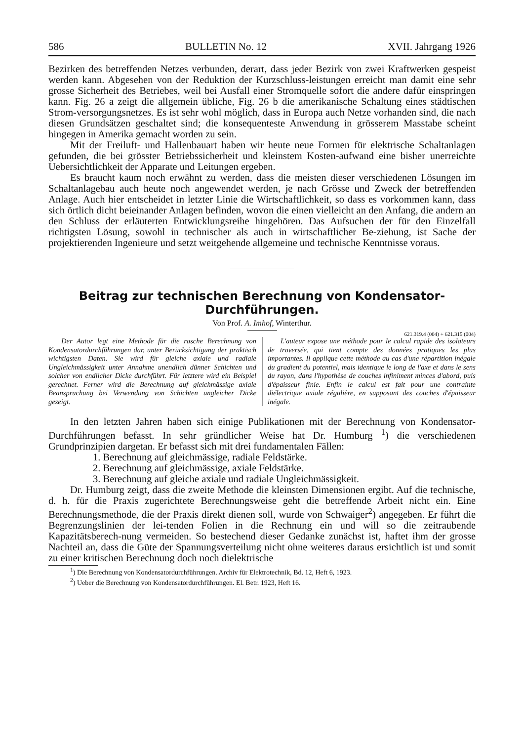586 BULLETIN No. 12 XVII. Jahrgang 1926
Bezirken des betreffenden Netzes verbunden, derart, dass jeder Bezirk von zwei Kraftwerken gespeist werden kann. Abgesehen von der Reduktion der Kurzschluss-leistungen erreicht man damit eine sehr grosse Sicherheit des Betriebes, weil bei Ausfall einer Stromquelle sofort die andere dafür einspringen kann. Fig. 26 a zeigt die allgemein übliche, Fig. 26 b die amerikanische Schaltung eines städtischen Strom-versorgungsnetzes. Es ist sehr wohl möglich, dass in Europa auch Netze vorhanden sind, die nach diesen Grundsätzen geschaltet sind; die konsequenteste Anwendung in grösserem Masstabe scheint hingegen in Amerika gemacht worden zu sein.
Mit der Freiluft- und Hallenbauart haben wir heute neue Formen für elektrische Schaltanlagen gefunden, die bei grösster Betriebssicherheit und kleinstem Kosten-aufwand eine bisher unerreichte Uebersichtlichkeit der Apparate und Leitungen ergeben.
Es braucht kaum noch erwähnt zu werden, dass die meisten dieser verschiedenen Lösungen im Schaltanlagebau auch heute noch angewendet werden, je nach Grösse und Zweck der betreffenden Anlage. Auch hier entscheidet in letzter Linie die Wirtschaftlichkeit, so dass es vorkommen kann, dass sich örtlich dicht beieinander Anlagen befinden, wovon die einen vielleicht an den Anfang, die andern an den Schluss der erläuterten Entwicklungsreihe hingehören. Das Aufsuchen der für den Einzelfall richtigsten Lösung, sowohl in technischer als auch in wirtschaftlicher Be-ziehung, ist Sache der projektierenden Ingenieure und setzt weitgehende allgemeine und technische Kenntnisse voraus.
Beitrag zur technischen Berechnung von Kondensator-
Durchführungen.
Von Prof. A. Imhof, Winterthur.
621.319.4 (004) + 621.315 (004)
Der Autor legt eine Methode für die rasche Berechnung von Kondensatordurchführungen dar, unter Berücksichtigung der praktisch wichtigsten Daten. Sie wird für gleiche axiale und radiale Ungleichmässigkeit unter Annahme unendlich dünner Schichten und solcher von endlicher Dicke durchführt. Für letztere wird ein Beispiel gerechnet. Ferner wird die Berechnung auf gleichmässige axiale Beanspruchung bei Verwendung von Schichten ungleicher Dicke gezeigt.
L'auteur expose une méthode pour le calcul rapide des isolateurs de traversée, qui tient compte des données pratiques les plus importantes. Il applique cette méthode au cas d'une répartition inégale du gradient du potentiel, mais identique le long de l'axe et dans le sens du rayon, dans l'hypothèse de couches infiniment minces d'abord, puis d'épaisseur finie. Enfin le calcul est fait pour une contrainte diélectrique axiale régulière, en supposant des couches d'épaisseur inégale.
In den letzten Jahren haben sich einige Publikationen mit der Berechnung von Kondensator-Durchführungen befasst. In sehr gründlicher Weise hat Dr. Humburg <sup>1</sup>) die verschiedenen Grundprinzipien dargetan. Er befasst sich mit drei fundamentalen Fällen:
1. Berechnung auf gleichmässige, radiale Feldstärke.
2. Berechnung auf gleichmässige, axiale Feldstärke.
3. Berechnung auf gleiche axiale und radiale Ungleichmässigkeit.
Dr. Humburg zeigt, dass die zweite Methode die kleinsten Dimensionen ergibt. Auf die technische, d. h. für die Praxis zugerichtete Berechnungsweise geht die betreffende Arbeit nicht ein. Eine Berechnungsmethode, die der Praxis direkt dienen soll, wurde von Schwaiger<sup>2</sup>) angegeben. Er führt die Begrenzungslinien der lei-tenden Folien in die Rechnung ein und will so die zeitraubende Kapazitätsberech-nung vermeiden. So bestechend dieser Gedanke zunächst ist, haftet ihm der grosse Nachteil an, dass die Güte der Spannungsverteilung nicht ohne weiteres daraus ersichtlich ist und somit zu einer kritischen Berechnung doch noch dielektrische
<sup>1</sup>) Die Berechnung von Kondensatordurchführungen. Archiv für Elektrotechnik, Bd. 12, Heft 6, 1923.
<sup>2</sup>) Ueber die Berechnung von Kondensatordurchführungen. El. Betr. 1923, Heft 16.